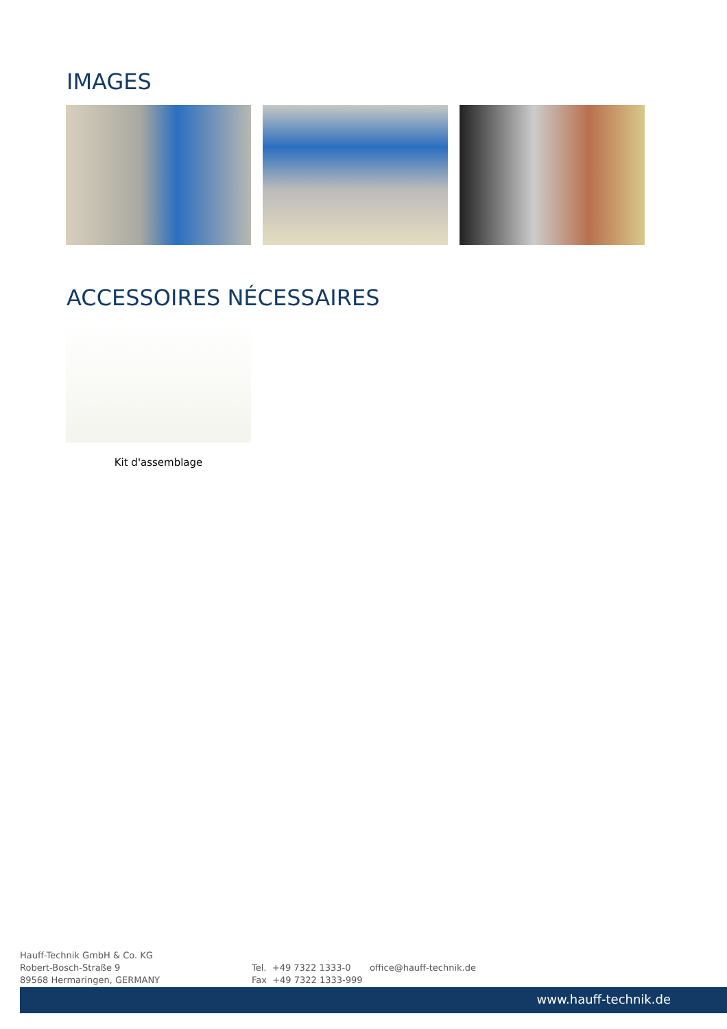IMAGES
ACCESSOIRES NÉCESSAIRES
Kit d'assemblage
Hauff-Technik GmbH & Co. KG
Robert-Bosch-Straße 9
89568 Hermaringen, GERMANY
Tel. +49 7322 1333-0
Fax +49 7322 1333-999
office@hauff-technik.de
www.hauff-technik.de